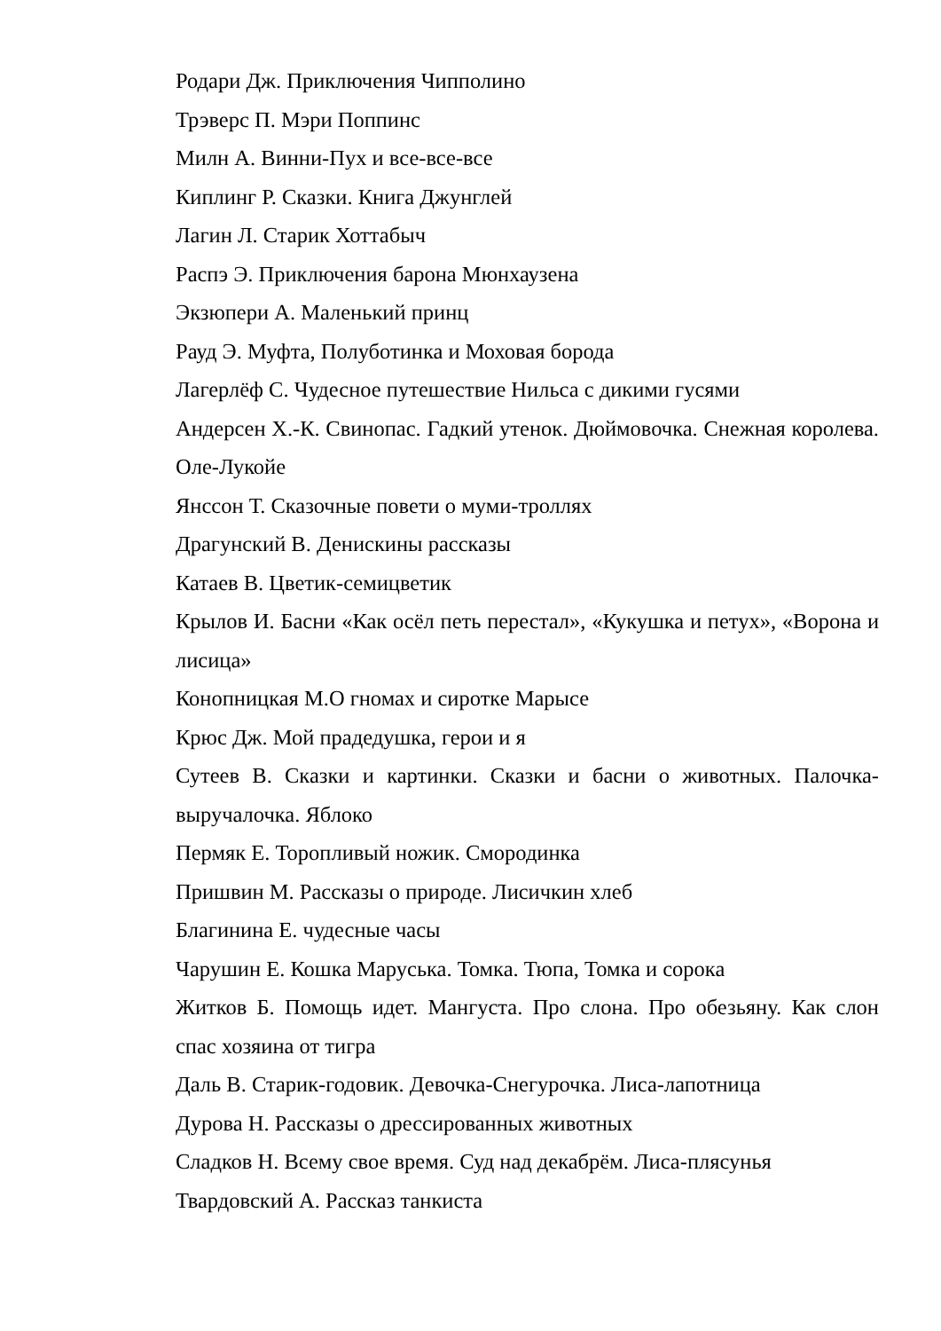Родари Дж. Приключения Чипполино
Трэверс П. Мэри Поппинс
Милн А. Винни-Пух и все-все-все
Киплинг Р. Сказки. Книга Джунглей
Лагин Л. Старик Хоттабыч
Распэ Э. Приключения барона Мюнхаузена
Экзюпери А. Маленький принц
Рауд Э. Муфта, Полуботинка и Моховая борода
Лагерлёф С. Чудесное путешествие Нильса с дикими гусями
Андерсен Х.-К. Свинопас. Гадкий утенок. Дюймовочка. Снежная королева. Оле-Лукойе
Янссон Т. Сказочные повети о муми-троллях
Драгунский В. Денискины рассказы
Катаев В. Цветик-семицветик
Крылов И. Басни «Как осёл петь перестал», «Кукушка и петух», «Ворона и лисица»
Конопницкая М.О гномах и сиротке Марысе
Крюс Дж. Мой прадедушка, герои и я
Сутеев В. Сказки и картинки. Сказки и басни о животных. Палочка-выручалочка. Яблоко
Пермяк Е. Торопливый ножик. Смородинка
Пришвин М. Рассказы о природе. Лисичкин хлеб
Благинина Е. чудесные часы
Чарушин Е. Кошка Маруська. Томка. Тюпа, Томка и сорока
Житков Б. Помощь идет. Мангуста. Про слона. Про обезьяну. Как слон спас хозяина от тигра
Даль В. Старик-годовик. Девочка-Снегурочка. Лиса-лапотница
Дурова Н. Рассказы о дрессированных животных
Сладков Н. Всему свое время. Суд над декабрём. Лиса-плясунья
Твардовский А. Рассказ танкиста